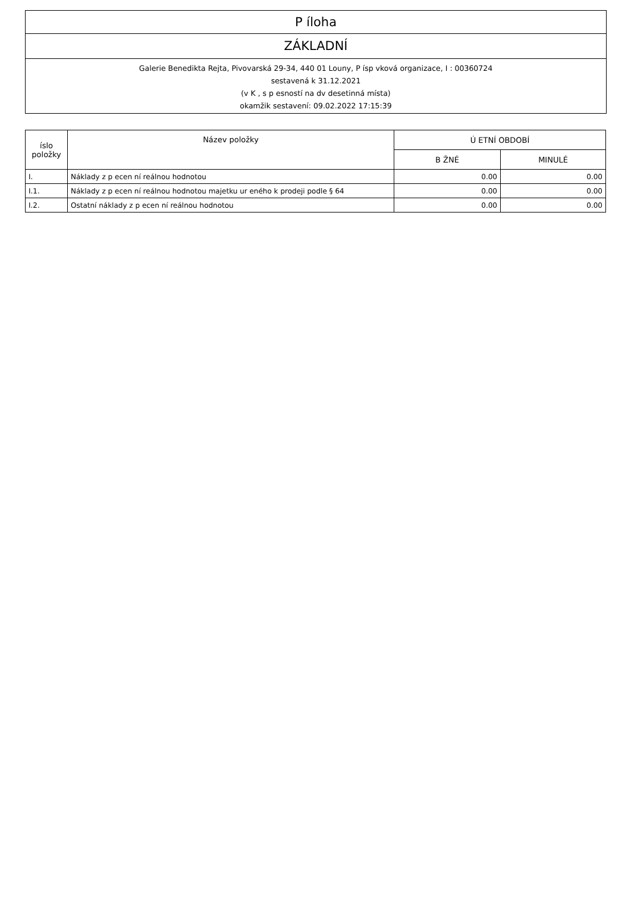P íloha
ZÁKLADNÍ
Galerie Benedikta Rejta, Pivovarská 29-34, 440 01 Louny, P ísp vková organizace, I : 00360724
sestavená k 31.12.2021
(v K , s p esností na dv desetinná místa)
okamžik sestavení: 09.02.2022 17:15:39
| íslo položky | Název položky | Ú ETNÍ OBDOBÍ | |
| --- | --- | --- | --- |
| | | B ŽNÉ | MINULÉ |
| I. | Náklady z p ecen ní reálnou hodnotou | 0.00 | 0.00 |
| I.1. | Náklady z p ecen ní reálnou hodnotou majetku ur eného k prodeji podle § 64 | 0.00 | 0.00 |
| I.2. | Ostatní náklady z p ecen ní reálnou hodnotou | 0.00 | 0.00 |